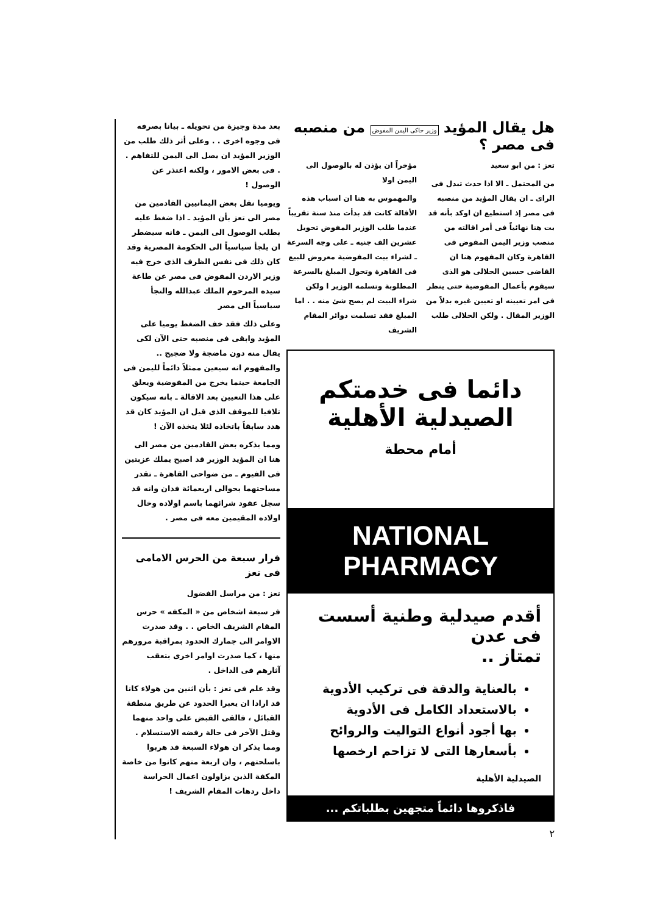هل يقال المؤيد وزير حاكى اليمن المفوض من منصبه فى مصر ؟
تعز : من ابو سعيد
من المحتمل ـ الا اذا حدث تبدل فى الراى ـ ان يقال المؤيد من منصبه فى مصر إذ استطيع ان اوكد بأنه قد بت هنا نهائياً فى أمر اقالته من منصب وزير اليمن المفوض فى القاهرة وكان المفهوم هنا ان القاضى حسين الحلالى هو الذى سيقوم بأعمال المفوضية حتى ينظر فى امر تعيينه او تعيين غيره بدلاً من الوزير المقال . ولكن الحلالى طلب مؤخراً ان يؤذن له بالوصول الى اليمن اولا
والمهموس به هنا ان اسباب هذه الأقالة كانت قد بدأت منذ سنة تقريباً عندما طلب الوزير المفوض تحويل عشرين الف جنيه ـ على وجه السرعة ـ لشراء بيت المفوضية معروض للبيع فى القاهرة وتحول المبلغ بالسرعة المطلوبة وتسلمه الوزير ا ولكن شراء البيت لم يصح شئ منه . . اما المبلغ فقد تسلمت دوائر المقام الشريف
دائما فى خدمتكم
الصيدلية الأهلية
أمام محطة
NATIONAL PHARMACY
أقدم صيدلية وطنية أسست فى عدن
تمتاز ..
بالعناية والدقة فى تركيب الأدوية
بالاستعداد الكامل فى الأدوية
بها أجود أنواع التواليت والروائح
بأسعارها التى لا تزاحم ارخصها
الصيدلية الأهلية
فاذكروها دائماً متجهين بطلباتكم ...
٢
بعد مدة وجيزة من تحويله ـ بيانا بصرفه فى وجوه اخرى . . وعلى أثر ذلك طلب من الوزير المؤيد ان يصل الى اليمن للتفاهم . . فى بعض الامور ، ولكنه اعتذر عن الوصول !
ويوميا نقل بعض اليمانيين القادمين من مصر الى تعز بأن المؤيد ـ اذا ضغط عليه بطلب الوصول الى اليمن ـ فانه سيضطر ان يلجأ سياسياً الى الحكومة المصرية وقد كان ذلك فى نفس الظرف الذى خرج فيه وزير الاردن المفوض فى مصر عن طاعة سيده المرحوم الملك عبدالله والتجأ سياسياً الى مصر
وعلى ذلك فقد خف الضغط يوميا على المؤيد وابقى فى منصبه حتى الآن لكى يقال منه دون ماضجة ولا ضجيج .. والمفهوم انه سيعين ممثلاً دائماً لليمن فى الجامعة حينما يخرج من المفوضية ويعلق على هذا التعيين بعد الاقالة ـ بانه سيكون تلافيا للموقف الذى قيل ان المؤيد كان قد هدد سابقاً باتخاذه لئلا يتخذه الآن !
ومما يذكره بعض القادمين من مصر الى هنا ان المؤيد الوزير قد اصبح يملك عزبتين فى الفيوم ـ من ضواحى القاهرة ـ تقدر مساحتهما بحوالى اربعمائة فدان وانه قد سجل عقود شرائهما باسم اولاده وخال اولاده المقيمين معه فى مصر .
فرار سبعة من الحرس الامامى فى تعز
تعز : من مراسل الفضول
فر سبعة اشخاص من « المكفه » حرس المقام الشريف الخاص . . وقد صدرت الاوامر الى جمارك الحدود بمراقبة مرورهم منها ، كما صدرت اوامر اخرى بتعقب آثارهم فى الداخل .
وقد علم فى تعز : بأن اثنين من هولاء كانا قد ارادا ان يعبرا الحدود عن طريق منطقة القبائل ، فالقى القبض على واحد منهما وقتل الآخر فى حالة رفضه الاستسلام . ومما يذكر ان هولاء السبعة قد هربوا باسلحتهم ، وان اربعة منهم كانوا من خاصة المكفة الذين يزاولون اعمال الحراسة داخل ردهات المقام الشريف !